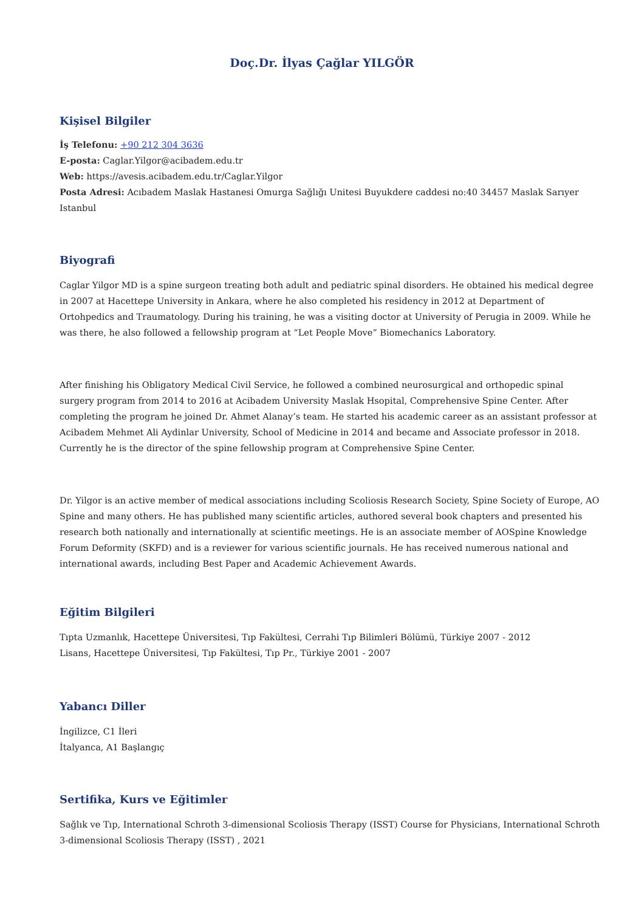Doç.Dr. İlyas Çağlar YILGÖR
Kişisel Bilgiler
İş Telefonu: +90 212 304 3636
E-posta: Caglar.Yilgor@acibadem.edu.tr
Web: https://avesis.acibadem.edu.tr/Caglar.Yilgor
Posta Adresi: Acıbadem Maslak Hastanesi Omurga Sağlığı Unitesi Buyukdere caddesi no:40 34457 Maslak Sarıyer Istanbul
Biyografi
Caglar Yilgor MD is a spine surgeon treating both adult and pediatric spinal disorders. He obtained his medical degree in 2007 at Hacettepe University in Ankara, where he also completed his residency in 2012 at Department of Ortohpedics and Traumatology. During his training, he was a visiting doctor at University of Perugia in 2009. While he was there, he also followed a fellowship program at “Let People Move” Biomechanics Laboratory.
After finishing his Obligatory Medical Civil Service, he followed a combined neurosurgical and orthopedic spinal surgery program from 2014 to 2016 at Acibadem University Maslak Hsopital, Comprehensive Spine Center. After completing the program he joined Dr. Ahmet Alanay’s team. He started his academic career as an assistant professor at Acibadem Mehmet Ali Aydinlar University, School of Medicine in 2014 and became and Associate professor in 2018. Currently he is the director of the spine fellowship program at Comprehensive Spine Center.
Dr. Yilgor is an active member of medical associations including Scoliosis Research Society, Spine Society of Europe, AO Spine and many others. He has published many scientific articles, authored several book chapters and presented his research both nationally and internationally at scientific meetings. He is an associate member of AOSpine Knowledge Forum Deformity (SKFD) and is a reviewer for various scientific journals. He has received numerous national and international awards, including Best Paper and Academic Achievement Awards.
Eğitim Bilgileri
Tıpta Uzmanlık, Hacettepe Üniversitesi, Tıp Fakültesi, Cerrahi Tıp Bilimleri Bölümü, Türkiye 2007 - 2012
Lisans, Hacettepe Üniversitesi, Tıp Fakültesi, Tıp Pr., Türkiye 2001 - 2007
Yabancı Diller
İngilizce, C1 İleri
İtalyanca, A1 Başlangıç
Sertifika, Kurs ve Eğitimler
Sağlık ve Tıp, International Schroth 3-dimensional Scoliosis Therapy (ISST) Course for Physicians, International Schroth 3-dimensional Scoliosis Therapy (ISST) , 2021